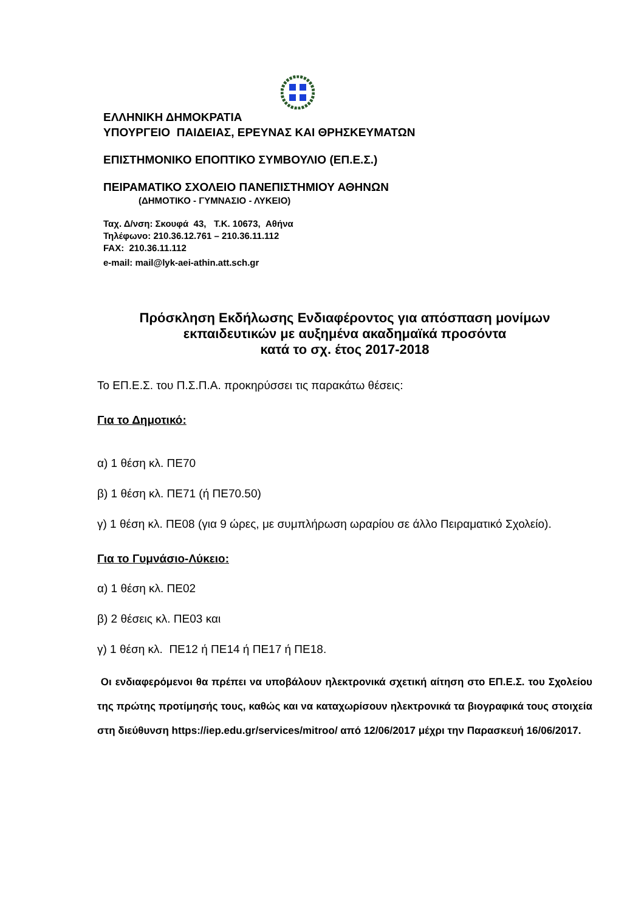ΕΛΛΗΝΙΚΗ ΔΗΜΟΚΡΑΤΙΑ
ΥΠΟΥΡΓΕΙΟ ΠΑΙΔΕΙΑΣ, ΕΡΕΥΝΑΣ ΚΑΙ ΘΡΗΣΚΕΥΜΑΤΩΝ
ΕΠΙΣΤΗΜΟΝΙΚΟ ΕΠΟΠΤΙΚΟ ΣΥΜΒΟΥΛΙΟ (ΕΠ.Ε.Σ.)
ΠΕΙΡΑΜΑΤΙΚΟ ΣΧΟΛΕΙΟ ΠΑΝΕΠΙΣΤΗΜΙΟΥ ΑΘΗΝΩΝ
(ΔΗΜΟΤΙΚΟ - ΓΥΜΝΑΣΙΟ - ΛΥΚΕΙΟ)
Ταχ. Δ/νση: Σκουφά 43, Τ.Κ. 10673, Αθήνα
Τηλέφωνο: 210.36.12.761 – 210.36.11.112
FAX: 210.36.11.112
e-mail: mail@lyk-aei-athin.att.sch.gr
Πρόσκληση Εκδήλωσης Ενδιαφέροντος για απόσπαση μονίμων εκπαιδευτικών με αυξημένα ακαδημαϊκά προσόντα
κατά το σχ. έτος 2017-2018
Το ΕΠ.Ε.Σ. του Π.Σ.Π.Α. προκηρύσσει τις παρακάτω θέσεις:
Για το Δημοτικό:
α) 1 θέση κλ. ΠΕ70
β) 1 θέση κλ. ΠΕ71 (ή ΠΕ70.50)
γ) 1 θέση κλ. ΠΕ08 (για 9 ώρες, με συμπλήρωση ωραρίου σε άλλο Πειραματικό Σχολείο).
Για το Γυμνάσιο-Λύκειο:
α) 1 θέση κλ. ΠΕ02
β) 2 θέσεις κλ. ΠΕ03 και
γ) 1 θέση κλ. ΠΕ12 ή ΠΕ14 ή ΠΕ17 ή ΠΕ18.
Οι ενδιαφερόμενοι θα πρέπει να υποβάλουν ηλεκτρονικά σχετική αίτηση στο ΕΠ.Ε.Σ. του Σχολείου της πρώτης προτίμησής τους, καθώς και να καταχωρίσουν ηλεκτρονικά τα βιογραφικά τους στοιχεία στη διεύθυνση https://iep.edu.gr/services/mitroo/ από 12/06/2017 μέχρι την Παρασκευή 16/06/2017.